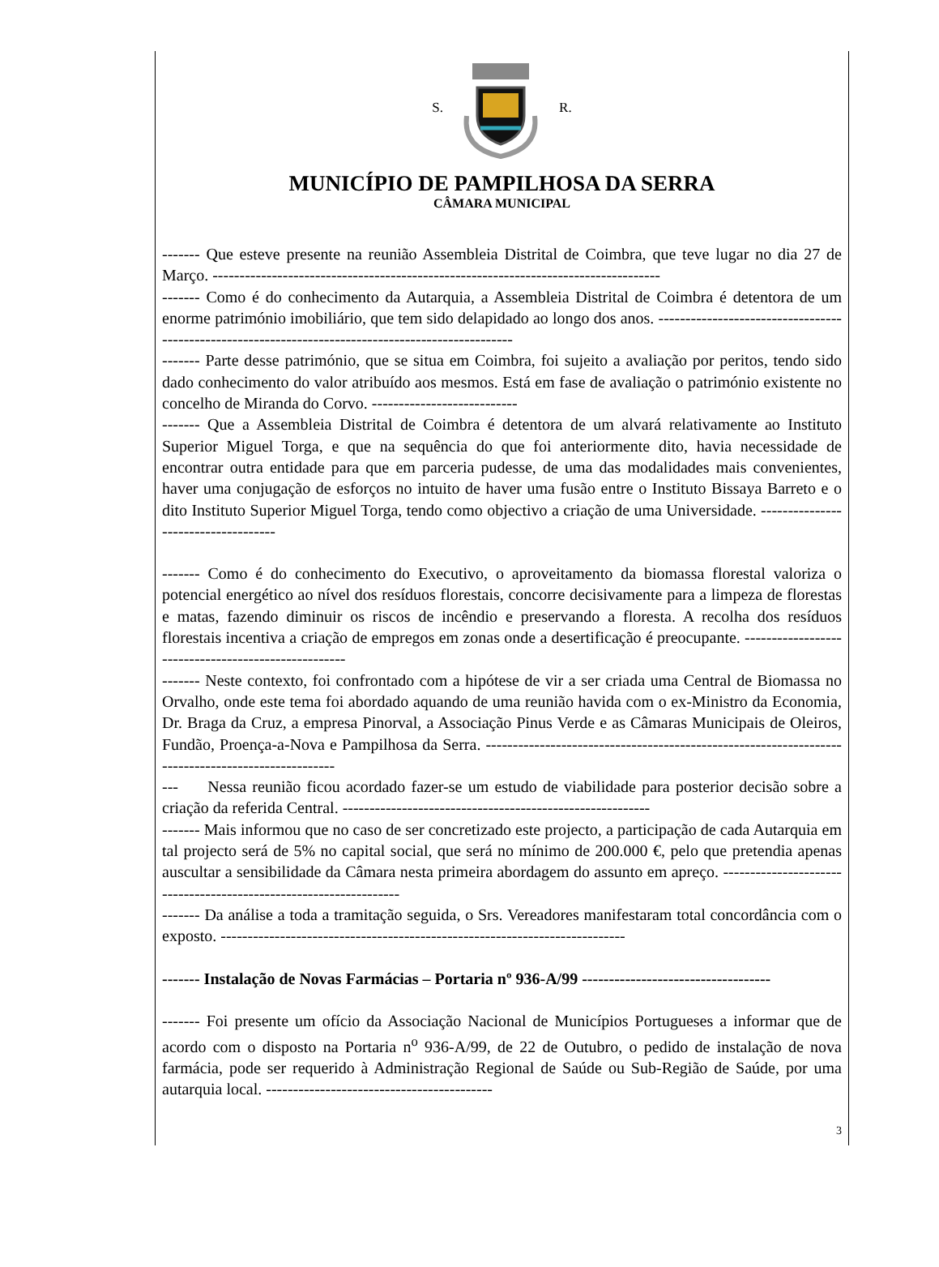S. R.
MUNICÍPIO DE PAMPILHOSA DA SERRA
CÂMARA MUNICIPAL
------- Que esteve presente na reunião Assembleia Distrital de Coimbra, que teve lugar no dia 27 de Março. -----------------------------------------------------------------------------------
------- Como é do conhecimento da Autarquia, a Assembleia Distrital de Coimbra é detentora de um enorme património imobiliário, que tem sido delapidado ao longo dos anos. ---------------------------------------------------------------------------------------------------
------- Parte desse património, que se situa em Coimbra, foi sujeito a avaliação por peritos, tendo sido dado conhecimento do valor atribuído aos mesmos. Está em fase de avaliação o património existente no concelho de Miranda do Corvo. ---------------------------
------- Que a Assembleia Distrital de Coimbra é detentora de um alvará relativamente ao Instituto Superior Miguel Torga, e que na sequência do que foi anteriormente dito, havia necessidade de encontrar outra entidade para que em parceria pudesse, de uma das modalidades mais convenientes, haver uma conjugação de esforços no intuito de haver uma fusão entre o Instituto Bissaya Barreto e o dito Instituto Superior Miguel Torga, tendo como objectivo a criação de uma Universidade. ------------------------------------
------- Como é do conhecimento do Executivo, o aproveitamento da biomassa florestal valoriza o potencial energético ao nível dos resíduos florestais, concorre decisivamente para a limpeza de florestas e matas, fazendo diminuir os riscos de incêndio e preservando a floresta. A recolha dos resíduos florestais incentiva a criação de empregos em zonas onde a desertificação é preocupante. ----------------------------------------------------
------- Neste contexto, foi confrontado com a hipótese de vir a ser criada uma Central de Biomassa no Orvalho, onde este tema foi abordado aquando de uma reunião havida com o ex-Ministro da Economia, Dr. Braga da Cruz, a empresa Pinorval, a Associação Pinus Verde e as Câmaras Municipais de Oleiros, Fundão, Proença-a-Nova e Pampilhosa da Serra. --------------------------------------------------------------------------------------------------
--- Nessa reunião ficou acordado fazer-se um estudo de viabilidade para posterior decisão sobre a criação da referida Central. ---------------------------------------------------------
------- Mais informou que no caso de ser concretizado este projecto, a participação de cada Autarquia em tal projecto será de 5% no capital social, que será no mínimo de 200.000 €, pelo que pretendia apenas auscultar a sensibilidade da Câmara nesta primeira abordagem do assunto em apreço. ------------------------------------------------------------------
------- Da análise a toda a tramitação seguida, o Srs. Vereadores manifestaram total concordância com o exposto. ---------------------------------------------------------------------------
------- Instalação de Novas Farmácias – Portaria nº 936-A/99 -----------------------------------
------- Foi presente um ofício da Associação Nacional de Municípios Portugueses a informar que de acordo com o disposto na Portaria n<sup>o</sup> 936-A/99, de 22 de Outubro, o pedido de instalação de nova farmácia, pode ser requerido à Administração Regional de Saúde ou Sub-Região de Saúde, por uma autarquia local. ------------------------------------------
3